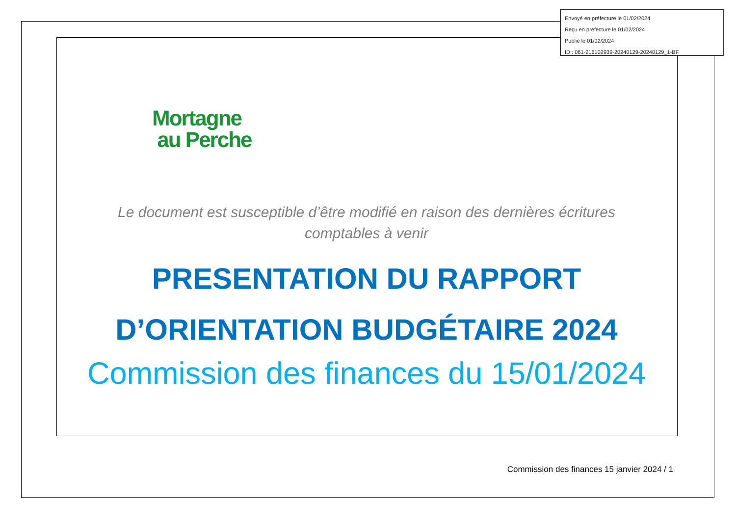Envoyé en préfecture le 01/02/2024
Reçu en préfecture le 01/02/2024
Publié le 01/02/2024
ID : 061-216102939-20240129-20240129_1-BF
Mortagne
au Perche
Le document est susceptible d’être modifié en raison des dernières écritures
comptables à venir
PRESENTATION DU RAPPORT
D’ORIENTATION BUDGÉTAIRE 2024
Commission des finances du 15/01/2024
Commission des finances 15 janvier 2024 / 1